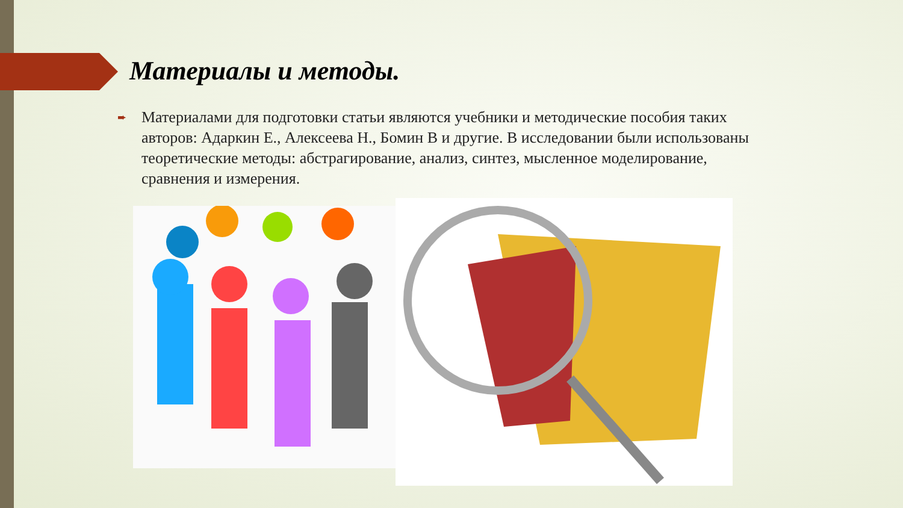Материалы и методы.
➨
Материалами для подготовки статьи являются учебники и методические пособия таких авторов: Адаркин Е., Алексеева Н., Бомин В и другие. В исследовании были использованы теоретические методы: абстрагирование, анализ, синтез, мысленное моделирование, сравнения и измерения.